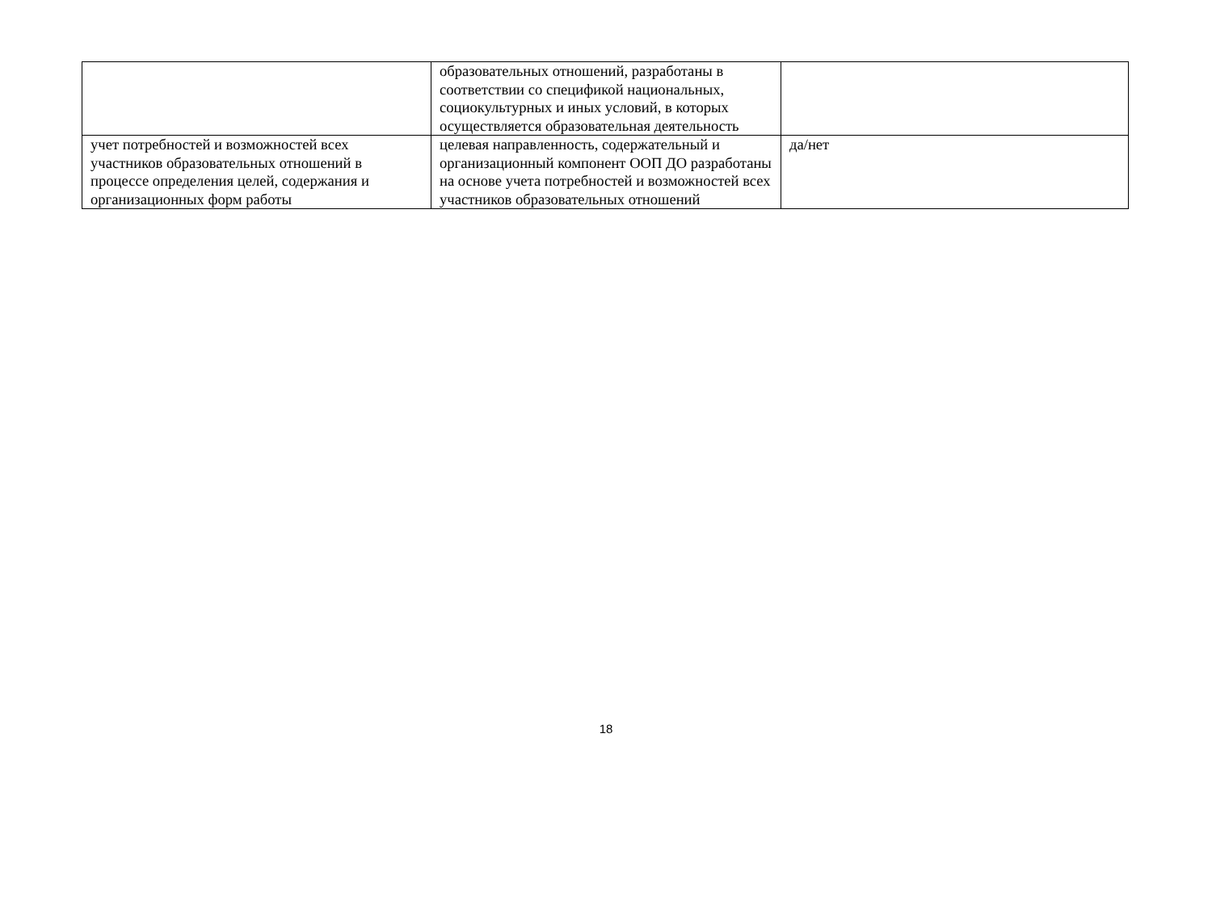| | образовательных отношений, разработаны в соответствии со спецификой национальных, социокультурных и иных условий, в которых осуществляется образовательная деятельность | |
| учет потребностей и возможностей всех участников образовательных отношений в процессе определения целей, содержания и организационных форм работы | целевая направленность, содержательный и организационный компонент ООП ДО разработаны на основе учета потребностей и возможностей всех участников образовательных отношений | да/нет |
18